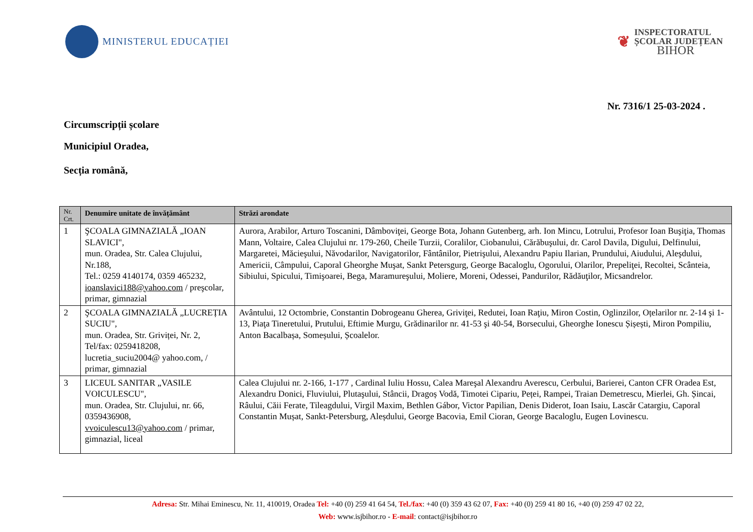MINISTERUL EDUCAȚIEI
❦
INSPECTORATUL
ȘCOLAR JUDEȚEAN
BIHOR
Nr. 7316/1 25-03-2024 .
Circumscripții școlare
Municipiul Oradea,
Secția română,
| Nr. Crt. | Denumire unitate de învățământ | Străzi arondate |
| --- | --- | --- |
| 1 | ŞCOALA GIMNAZIALĂ „IOAN SLAVICI", mun. Oradea, Str. Calea Clujului, Nr.188, Tel.: 0259 4140174, 0359 465232, ioanslavici188@yahoo.com / preşcolar, primar, gimnazial | Aurora, Arabilor, Arturo Toscanini, Dâmboviţei, George Bota, Johann Gutenberg, arh. Ion Mincu, Lotrului, Profesor Ioan Buşiţia, Thomas Mann, Voltaire, Calea Clujului nr. 179-260, Cheile Turzii, Coralilor, Ciobanului, Cărăbuşului, dr. Carol Davila, Digului, Delfinului, Margaretei, Măcieşului, Năvodarilor, Navigatorilor, Fântânilor, Pietrişului, Alexandru Papiu Ilarian, Prundului, Aiudului, Aleşdului, Americii, Câmpului, Caporal Gheorghe Muşat, Sankt Petersgurg, George Bacaloglu, Ogorului, Olarilor, Prepeliţei, Recoltei, Scânteia, Sibiului, Spicului, Timişoarei, Bega, Maramureşului, Moliere, Moreni, Odessei, Pandurilor, Rădăuţilor, Micsandrelor. |
| 2 | ŞCOALA GIMNAZIALĂ „LUCREȚIA SUCIU", mun. Oradea, Str. Griviței, Nr. 2, Tel/fax: 0259418208, lucretia_suciu2004@ yahoo.com, / primar, gimnazial | Avântului, 12 Octombrie, Constantin Dobrogeanu Gherea, Griviţei, Redutei, Ioan Raţiu, Miron Costin, Oglinzilor, Oțelarilor nr. 2-14 şi 1-13, Piaţa Tineretului, Prutului, Eftimie Murgu, Grădinarilor nr. 41-53 şi 40-54, Borsecului, Gheorghe Ionescu Șișești, Miron Pompiliu, Anton Bacalbașa, Someșului, Școalelor. |
| 3 | LICEUL SANITAR „VASILE VOICULESCU", mun. Oradea, Str. Clujului, nr. 66, 0359436908, vvoiculescu13@yahoo.com / primar, gimnazial, liceal | Calea Clujului nr. 2-166, 1-177 , Cardinal Iuliu Hossu, Calea Mareşal Alexandru Averescu, Cerbului, Barierei, Canton CFR Oradea Est, Alexandru Donici, Fluviului, Plutaşului, Stâncii, Dragoș Vodă, Timotei Cipariu, Peței, Rampei, Traian Demetrescu, Mierlei, Gh. Șincai, Râului, Căii Ferate, Tileagdului, Virgil Maxim, Bethlen Gábor, Victor Papilian, Denis Diderot, Ioan Isaiu, Lascăr Catargiu, Caporal Constantin Mușat, Sankt-Petersburg, Aleșdului, George Bacovia, Emil Cioran, George Bacaloglu, Eugen Lovinescu. |
Adresa: Str. Mihai Eminescu, Nr. 11, 410019, Oradea Tel: +40 (0) 259 41 64 54, Tel./fax: +40 (0) 359 43 62 07, Fax: +40 (0) 259 41 80 16, +40 (0) 259 47 02 22,
Web: www.isjbihor.ro - E-mail: contact@isjbihor.ro